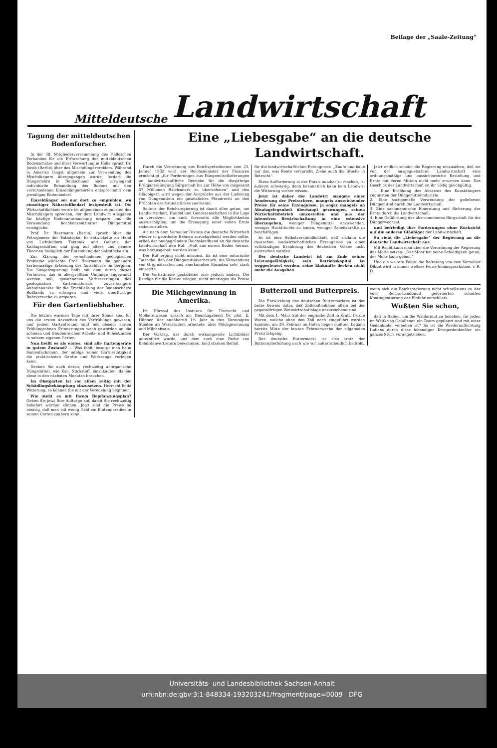Beilage der „Saale-Zeitung"
Mitteldeutsche Landwirtschaft
Tagung der mitteldeutschen Bodenforscher.
In der 38. Mitgliederversammlung des Halleschen Verbandes für die Erforschung der mitteldeutschen Bodenschätze und ihrer Verwertung in Halle sprach Dr. Jacob (Berlin) über das Mischdüngerproblem. Während in Amerika längst allgemein zur Verwendung des Mischdüngers übergegangen wurde, fordert die Düngerlehre in Deutschland noch vorwiegend individuelle Behandlung des Bodens mit den verschiedenen Einzeldüngersorten entsprechend dem jeweiligen Bodenbedarf.
Einzeldünger sei nur dort zu empfehlen, wo einseitiger Nährstoffbedarf festgestellt ist. Die Wirtschaftlichkeit werde im allgemeinen zugunsten des Mischdüngers sprechen, der dem Landwirt Ausgaben für häufige Bodenuntersuchung erspare und die Verwendung hochkonzentrierter Düngemittel ermögliche.
Prof. Dr. Haarmann (Berlin) sprach über die Petrogenese der Salzstöcke. Er entwickelte an Hand von Lichtbildern Tektonik und Genetik der Kalilagerstätten und ging auf ältere und neuere Theorien bezüglich der Entstehung der Salzstöcke ein.
Zur Klärung der verschiedenen geologischen Probleme wünschte Prof. Haarmann die genauere kartenmäßige Erfassung der Aufschlüsse im Bergbau. Die Sowjetregierung hofft mit dem durch dieses Verfahren, das in allergrößtem Umfange angewandt werden soll, gewonnenen Verbesserungen des geologischen Kartenmaterials zuverlässigere Anhaltspunkte für die Erschließung der Bodenschätze Rußlands zu erlangen und viele überflüssige Bohrversuche zu ersparen.
Für den Gartenliebhaber.
Die letzten warmen Tage mit ihrer Sonne sind für uns die ersten Anzeichen des Vorfrühlings gewesen, und jedem Gartenfreund sind mit diesem ersten Frühlingsahnen Erinnerungen wach geworden an die schönen und freudenreichen Arbeits- und Ruhestunden in seinem eigenen Garten.
Nun heißt es als erstes, sind alle Gartengeräte in gutem Zustand? — Was fehlt, besorgt man beim Samenfachmann, der infolge seiner Gärtnertätigkeit die praktischsten Geräte und Werkzeuge vorlegen kann.
Denken Sie auch daran, rechtzeitig anorganische Düngemittel, wie Kali, Stickstoff, einzukaufen, da Sie diese in den nächsten Monaten brauchen.
Im Obstgarten ist vor allem zeitig mit der Schädlingsbekämpfung einzusetzen. Herrscht linde Witterung, so können Sie mit der Veredelung beginnen.
Wie steht es mit Ihrem Bepflanzungsplan? Geben Sie jetzt Ihre Aufträge auf, damit Sie rechtzeitig beliefert werden können. Jetzt sind die Preise so niedrig, daß man mit wenig Geld ein Blütenparadies in seinen Garten zaubern kann.
Eine „Liebesgabe“ an die deutsche Landwirtschaft.
Durch die Verordnung des Reichspräsidenten vom 23. Januar 1932 wird der Reichsminister der Finanzen ermächtigt „für Forderungen aus Düngemittellieferungen an landwirtschaftliche Betriebe für die diesjährige Frühjahrsdüngung Bürgschaft bis zur Höhe von insgesamt 57 Millionen Reichsmark zu übernehmen“ und den Gläubigern wird wegen der Ansprüche aus der Lieferung von Düngemitteln ein gesetzliches Pfandrecht an den Früchten des Grundstückes zuerkannt.
Seitens der Reichsregierung ist damit alles getan, um Landwirtschaft, Handel und Genossenschaften in die Lage zu versetzen, um auch ihrerseits alle Möglichkeiten auszuschöpfen, um die Erzeugung einer vollen Ernte sicherzustellen.
Als nach dem Versailler Diktate die deutsche Wirtschaft wieder in geordnete Bahnen zurückgelenkt werden sollte, erließ der neugegründete Reichslandbund an die deutsche Landwirtschaft den Ruf: „Holt aus eurem Boden heraus, was herausgeholt werden kann“.
Der Ruf erging nicht umsonst. Es ist eine notorische Tatsache, daß der Düngemittelverbrauch, die Verwendung von Originalsaaten und anerkannten Absaaten sehr stark einsetzte.
Die Verhältnisse gestalteten sich jedoch anders. Die Beträge für die Kosten stiegen; nicht mitstiegen die Preise für die landwirtschaftlichen Erzeugnisse. „Kaufe und baue nur das, was Rente verspricht. Ziehe auch die Brache in Betracht“.
Diese Aufforderung in der Praxis nutzbar zu machen, ist äußerst schwierig; denn bekanntlich kann kein Landwirt die Witterung vorher wissen.
Jetzt ist daher der Landwirt mangels einer Aenderung der Preisschere, mangels ausreichender Preise für seine Erzeugnisse, ja sogar mangels an Absatzgelegenheit überhaupt gezwungen, seinen Wirtschaftsbetrieb umzustellen und aus der intensiven Bewirtschaftung in eine extensive überzugehen, weniger Düngemittel anzuwenden, weniger Hackfrüchte zu bauen, weniger Arbeitskräfte zu beschäftigen.
Es ist eine Selbstverständlichkeit, daß alsdann die deutschen landwirtschaftlichen Erzeugnisse zu einer vollständigen Ernährung des deutschen Volkes nicht ausreichen werden.
Der deutsche Landwirt ist am Ende seiner Leistungsfähigkeit, sein Betriebskapital ist weggesteuert worden, seine Einkünfte decken nicht mehr die Ausgaben.
Jetzt endlich scheint die Regierung einzusehen, daß sie von der ausgeguetschten Landwirtschaft eine ordnungsmäßige und aussichtsreiche Bestellung und Ernte mit deren Mitteln nicht mehr erwarten kann. Das Geschick der Landwirtschaft ist ihr völlig gleichgültig.
1. Eine Erhöhung des Absatzes des Kunstdüngers zugunsten der Düngemittelindustrie.
2. Eine sachgemäße Verwendung der gelieferten Düngemittel durch die Landwirtschaft.
3. Eine sachmännische Einerntung und Sicherung der Ernte durch die Landwirtschaft.
4. Eine Gefährdung der übernommenen Bürgschaft für die Düngerwechsel.
und befriedigt ihre Forderungen ohne Rücksicht auf die anderen Gläubiger der Landwirtschaft.
So sieht die „Liebesgabe“ der Regierung an die deutsche Landwirtschaft aus.
Mit Recht kann man über die Verordnung der Regierung das Motto setzen: „Der Mohr hat seine Schuldigkeit getan, der Mohr kann gehen.“
Und die weitere Folge: die Befreiung von dem Versailler Diktat wird in immer weitere Ferne hinausgeschoben. v. R. D.
Die Milchgewinnung in Amerika.
Im Hörsaal des Instituts für Tierzucht und Molkereiwesen sprach am Dienstagabend Dr. phil. E. Höpner, der annähernd 1½ Jahr in den Vereinigten Staaten als Werkstudent arbeitete, über Milchgewinnung und Milchabsatz.
Der Vortrag, der durch wirkungsvolle Lichtbilder unterstützt wurde, und dem auch eine Reihe von Behördenvertretern beiwohnten, fand starken Beifall.
Butterzoll und Butterpreis.
Die Entwicklung des deutschen Buttermarktes ist der beste Beweis dafür, daß Zollmaßnahmen allein bei der gegenwärtigen Weltwirtschaftslage unzureichend sind.
Mit dem 1. März trat der englische Zoll in Kraft. Da die Waren, welche ohne den Zoll noch eingeführt werden konnten, am 29. Februar im Hafen liegen mußten, begann bereits Mitte der letzten Februarwoche der allgemeine Preisrückgang.
Der deutsche Buttermarkt ist also trotz der Butterzollerhöhung nach wie vor außerordentlich bedroht, wenn sich die Reichsregierung nicht schnellstens zu der vom Reichs-Landbund geforderten scharfen Kontingentierung der Einfuhr entschließt.
Wußten Sie schon,
daß in Italien, um die Waldarmut zu beheben, für jeden im Weltkrieg Gefallenen ein Baum gepflanzt und mit einer Gedenktafel versehen ist? So ist die Wiederaufforstung Italiens durch diese lebendigen Kriegerdenkmäler ein ganzes Stück vorangetrieben.
Universitäts- und Landesbibliothek Sachsen-Anhalt
urn:nbn:de:gbv:3:1-848334-193203241/fragment/page=0009 DFG